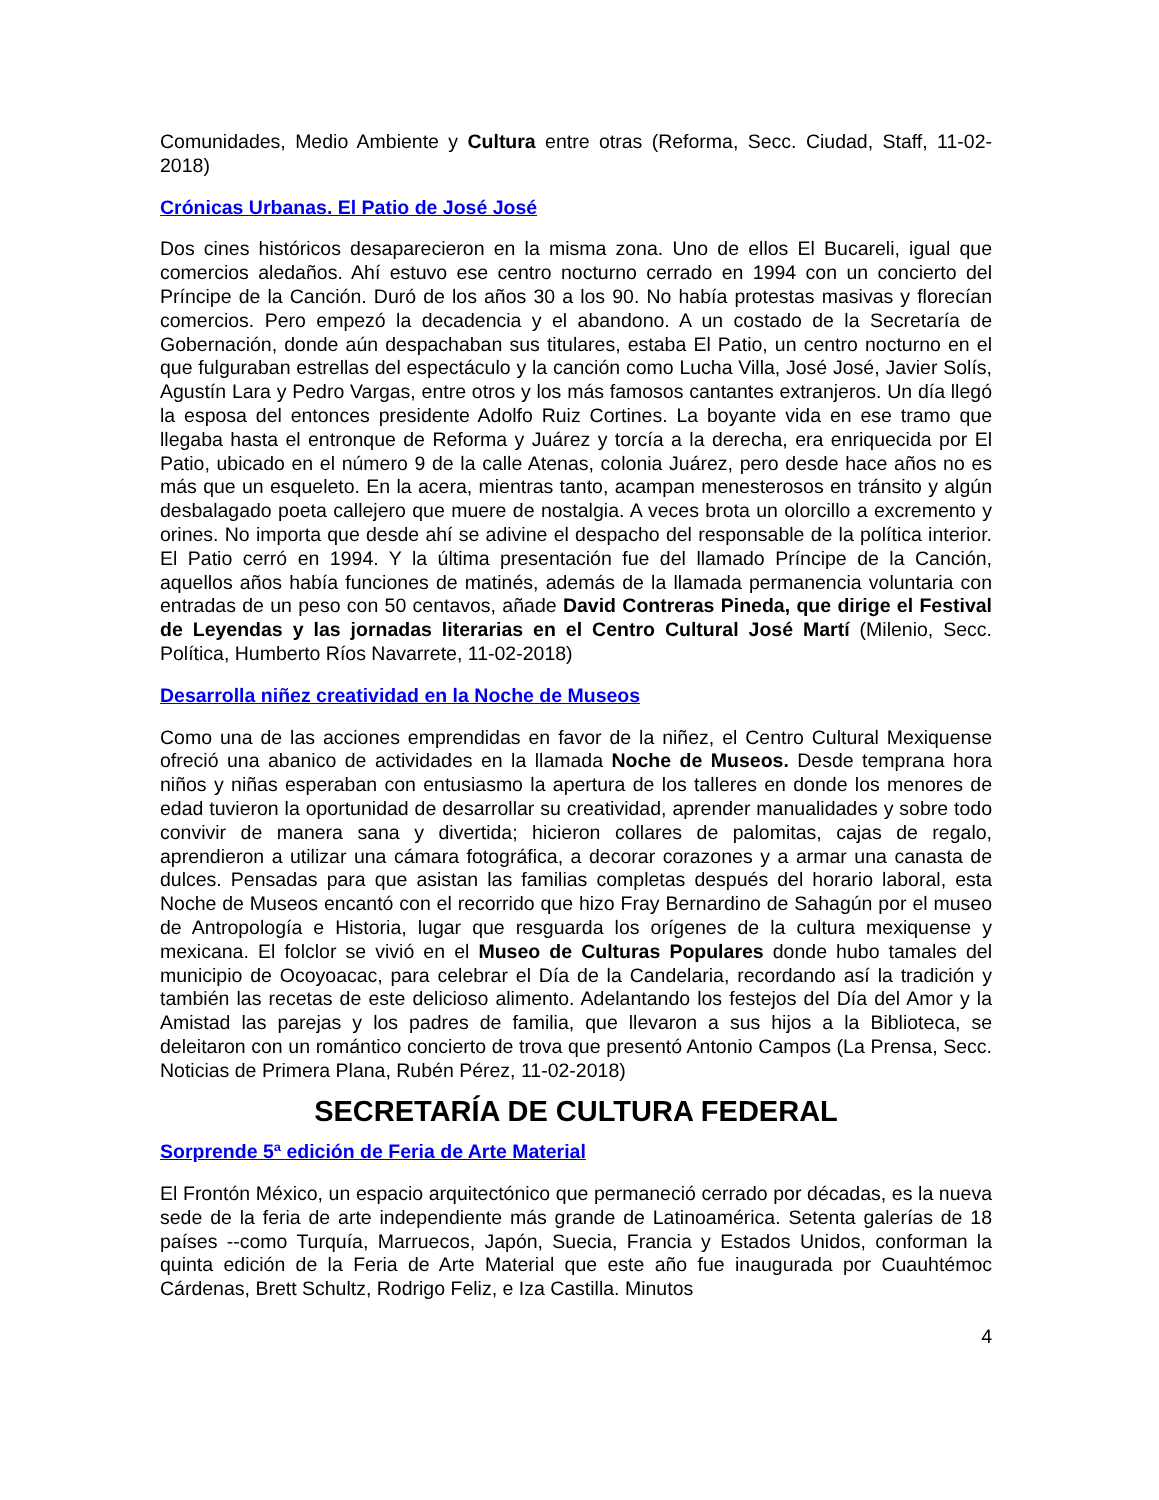Comunidades, Medio Ambiente y Cultura entre otras (Reforma, Secc. Ciudad, Staff, 11-02-2018)
Crónicas Urbanas. El Patio de José José
Dos cines históricos desaparecieron en la misma zona. Uno de ellos El Bucareli, igual que comercios aledaños. Ahí estuvo ese centro nocturno cerrado en 1994 con un concierto del Príncipe de la Canción. Duró de los años 30 a los 90. No había protestas masivas y florecían comercios. Pero empezó la decadencia y el abandono. A un costado de la Secretaría de Gobernación, donde aún despachaban sus titulares, estaba El Patio, un centro nocturno en el que fulguraban estrellas del espectáculo y la canción como Lucha Villa, José José, Javier Solís, Agustín Lara y Pedro Vargas, entre otros y los más famosos cantantes extranjeros. Un día llegó la esposa del entonces presidente Adolfo Ruiz Cortines. La boyante vida en ese tramo que llegaba hasta el entronque de Reforma y Juárez y torcía a la derecha, era enriquecida por El Patio, ubicado en el número 9 de la calle Atenas, colonia Juárez, pero desde hace años no es más que un esqueleto. En la acera, mientras tanto, acampan menesterosos en tránsito y algún desbalagado poeta callejero que muere de nostalgia. A veces brota un olorcillo a excremento y orines. No importa que desde ahí se adivine el despacho del responsable de la política interior. El Patio cerró en 1994. Y la última presentación fue del llamado Príncipe de la Canción, aquellos años había funciones de matinés, además de la llamada permanencia voluntaria con entradas de un peso con 50 centavos, añade David Contreras Pineda, que dirige el Festival de Leyendas y las jornadas literarias en el Centro Cultural José Martí (Milenio, Secc. Política, Humberto Ríos Navarrete, 11-02-2018)
Desarrolla niñez creatividad en la Noche de Museos
Como una de las acciones emprendidas en favor de la niñez, el Centro Cultural Mexiquense ofreció una abanico de actividades en la llamada Noche de Museos. Desde temprana hora niños y niñas esperaban con entusiasmo la apertura de los talleres en donde los menores de edad tuvieron la oportunidad de desarrollar su creatividad, aprender manualidades y sobre todo convivir de manera sana y divertida; hicieron collares de palomitas, cajas de regalo, aprendieron a utilizar una cámara fotográfica, a decorar corazones y a armar una canasta de dulces. Pensadas para que asistan las familias completas después del horario laboral, esta Noche de Museos encantó con el recorrido que hizo Fray Bernardino de Sahagún por el museo de Antropología e Historia, lugar que resguarda los orígenes de la cultura mexiquense y mexicana. El folclor se vivió en el Museo de Culturas Populares donde hubo tamales del municipio de Ocoyoacac, para celebrar el Día de la Candelaria, recordando así la tradición y también las recetas de este delicioso alimento. Adelantando los festejos del Día del Amor y la Amistad las parejas y los padres de familia, que llevaron a sus hijos a la Biblioteca, se deleitaron con un romántico concierto de trova que presentó Antonio Campos (La Prensa, Secc. Noticias de Primera Plana, Rubén Pérez, 11-02-2018)
SECRETARÍA DE CULTURA FEDERAL
Sorprende 5ª edición de Feria de Arte Material
El Frontón México, un espacio arquitectónico que permaneció cerrado por décadas, es la nueva sede de la feria de arte independiente más grande de Latinoamérica. Setenta galerías de 18 países --como Turquía, Marruecos, Japón, Suecia, Francia y Estados Unidos, conforman la quinta edición de la Feria de Arte Material que este año fue inaugurada por Cuauhtémoc Cárdenas, Brett Schultz, Rodrigo Feliz, e Iza Castilla. Minutos
4